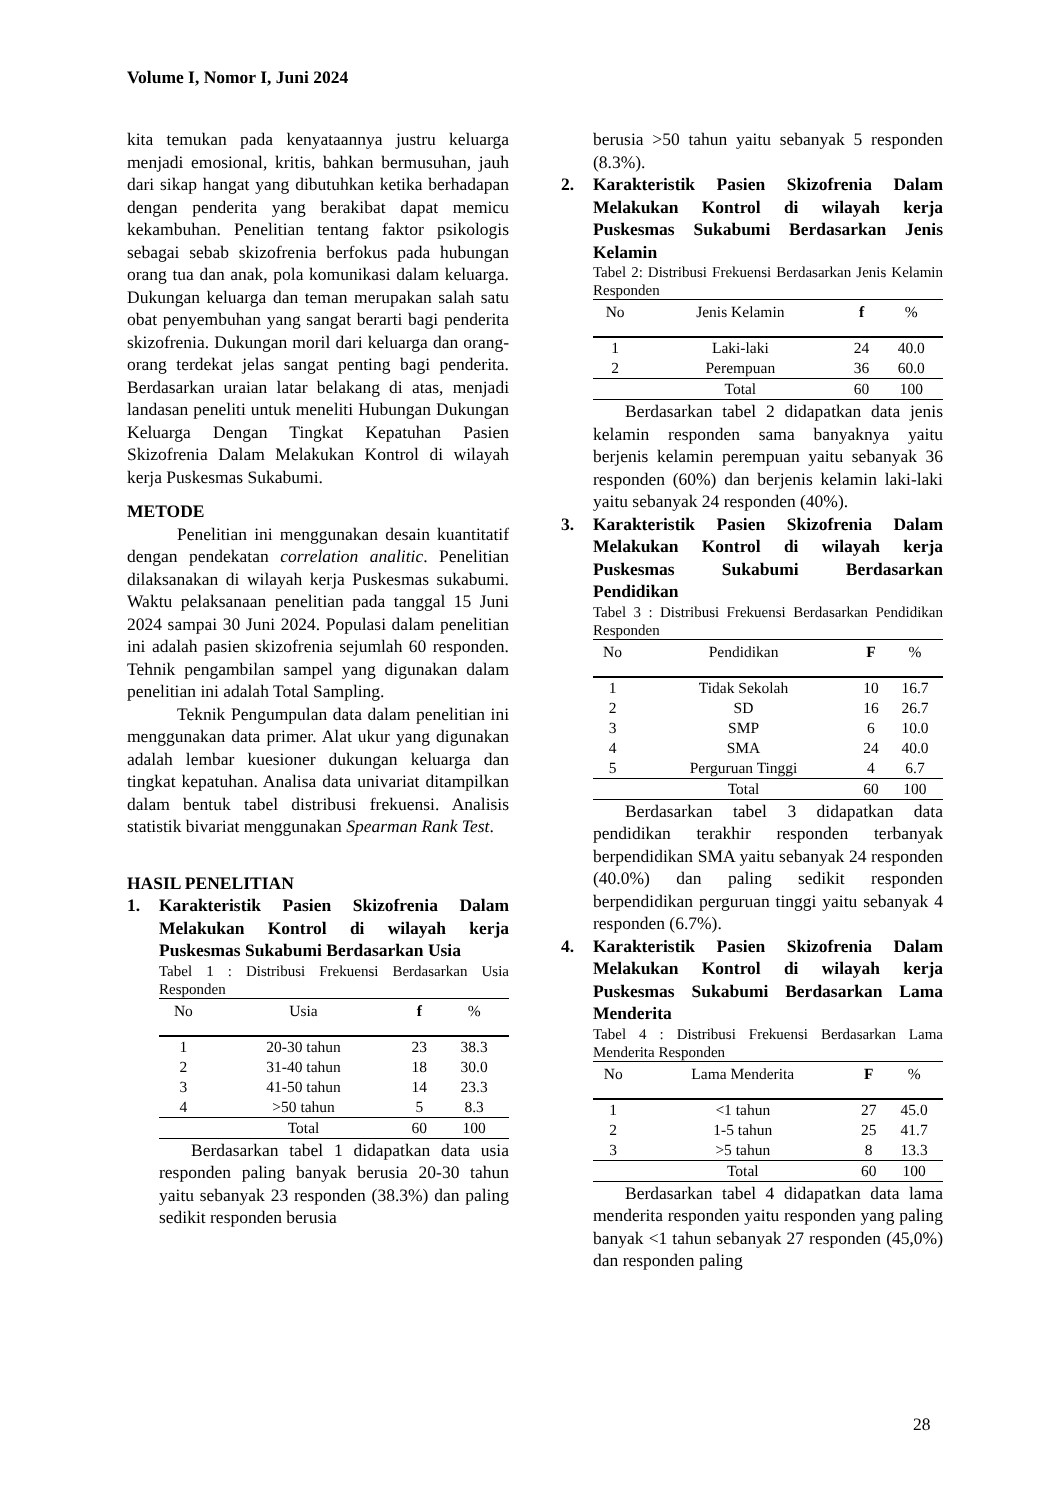Volume I, Nomor I, Juni 2024
kita temukan pada kenyataannya justru keluarga menjadi emosional, kritis, bahkan bermusuhan, jauh dari sikap hangat yang dibutuhkan ketika berhadapan dengan penderita yang berakibat dapat memicu kekambuhan. Penelitian tentang faktor psikologis sebagai sebab skizofrenia berfokus pada hubungan orang tua dan anak, pola komunikasi dalam keluarga. Dukungan keluarga dan teman merupakan salah satu obat penyembuhan yang sangat berarti bagi penderita skizofrenia. Dukungan moril dari keluarga dan orang-orang terdekat jelas sangat penting bagi penderita. Berdasarkan uraian latar belakang di atas, menjadi landasan peneliti untuk meneliti Hubungan Dukungan Keluarga Dengan Tingkat Kepatuhan Pasien Skizofrenia Dalam Melakukan Kontrol di wilayah kerja Puskesmas Sukabumi.
METODE
Penelitian ini menggunakan desain kuantitatif dengan pendekatan correlation analitic. Penelitian dilaksanakan di wilayah kerja Puskesmas sukabumi. Waktu pelaksanaan penelitian pada tanggal 15 Juni 2024 sampai 30 Juni 2024. Populasi dalam penelitian ini adalah pasien skizofrenia sejumlah 60 responden. Tehnik pengambilan sampel yang digunakan dalam penelitian ini adalah Total Sampling.
Teknik Pengumpulan data dalam penelitian ini menggunakan data primer. Alat ukur yang digunakan adalah lembar kuesioner dukungan keluarga dan tingkat kepatuhan. Analisa data univariat ditampilkan dalam bentuk tabel distribusi frekuensi. Analisis statistik bivariat menggunakan Spearman Rank Test.
HASIL PENELITIAN
1. Karakteristik Pasien Skizofrenia Dalam Melakukan Kontrol di wilayah kerja Puskesmas Sukabumi Berdasarkan Usia
Tabel 1 : Distribusi Frekuensi Berdasarkan Usia Responden
| No | Usia | f | % |
| --- | --- | --- | --- |
| 1 | 20-30 tahun | 23 | 38.3 |
| 2 | 31-40 tahun | 18 | 30.0 |
| 3 | 41-50 tahun | 14 | 23.3 |
| 4 | >50 tahun | 5 | 8.3 |
| | Total | 60 | 100 |
Berdasarkan tabel 1 didapatkan data usia responden paling banyak berusia 20-30 tahun yaitu sebanyak 23 responden (38.3%) dan paling sedikit responden berusia
berusia >50 tahun yaitu sebanyak 5 responden (8.3%).
2. Karakteristik Pasien Skizofrenia Dalam Melakukan Kontrol di wilayah kerja Puskesmas Sukabumi Berdasarkan Jenis Kelamin
Tabel 2: Distribusi Frekuensi Berdasarkan Jenis Kelamin Responden
| No | Jenis Kelamin | f | % |
| --- | --- | --- | --- |
| 1 | Laki-laki | 24 | 40.0 |
| 2 | Perempuan | 36 | 60.0 |
| | Total | 60 | 100 |
Berdasarkan tabel 2 didapatkan data jenis kelamin responden sama banyaknya yaitu berjenis kelamin perempuan yaitu sebanyak 36 responden (60%) dan berjenis kelamin laki-laki yaitu sebanyak 24 responden (40%).
3. Karakteristik Pasien Skizofrenia Dalam Melakukan Kontrol di wilayah kerja Puskesmas Sukabumi Berdasarkan Pendidikan
Tabel 3 : Distribusi Frekuensi Berdasarkan Pendidikan Responden
| No | Pendidikan | F | % |
| --- | --- | --- | --- |
| 1 | Tidak Sekolah | 10 | 16.7 |
| 2 | SD | 16 | 26.7 |
| 3 | SMP | 6 | 10.0 |
| 4 | SMA | 24 | 40.0 |
| 5 | Perguruan Tinggi | 4 | 6.7 |
| | Total | 60 | 100 |
Berdasarkan tabel 3 didapatkan data pendidikan terakhir responden terbanyak berpendidikan SMA yaitu sebanyak 24 responden (40.0%) dan paling sedikit responden berpendidikan perguruan tinggi yaitu sebanyak 4 responden (6.7%).
4. Karakteristik Pasien Skizofrenia Dalam Melakukan Kontrol di wilayah kerja Puskesmas Sukabumi Berdasarkan Lama Menderita
Tabel 4 : Distribusi Frekuensi Berdasarkan Lama Menderita Responden
| No | Lama Menderita | F | % |
| --- | --- | --- | --- |
| 1 | <1 tahun | 27 | 45.0 |
| 2 | 1-5 tahun | 25 | 41.7 |
| 3 | >5 tahun | 8 | 13.3 |
| | Total | 60 | 100 |
Berdasarkan tabel 4 didapatkan data lama menderita responden yaitu responden yang paling banyak <1 tahun sebanyak 27 responden (45,0%) dan responden paling
28